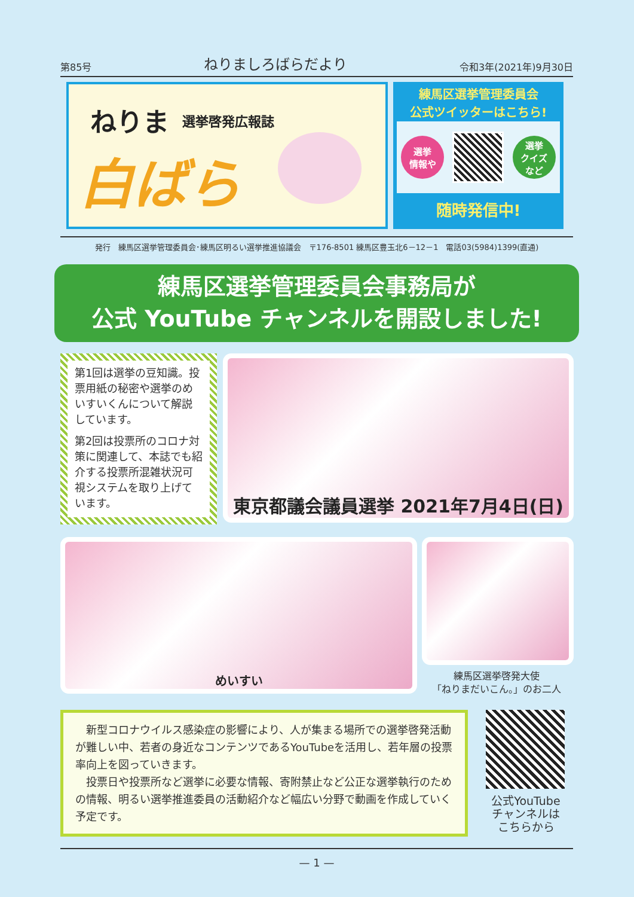第85号 ねりましろばらだより 令和3年(2021年)9月30日
ねりま 選挙啓発広報誌
白ばら
練馬区選挙管理委員会
公式ツイッターはこちら!
選挙
情報や
選挙
クイズ
など
随時発信中!
発行　練馬区選挙管理委員会･練馬区明るい選挙推進協議会　〒176-8501 練馬区豊玉北6－12－1　電話03(5984)1399(直通)
練馬区選挙管理委員会事務局が
公式 YouTube チャンネルを開設しました!
第1回は選挙の豆知識。投票用紙の秘密や選挙のめいすいくんについて解説しています。
第2回は投票所のコロナ対策に関連して、本誌でも紹介する投票所混雑状況可視システムを取り上げています。
東京都議会議員選挙 2021年7月4日(日)
めいすい
練馬区選挙啓発大使
「ねりまだいこん。」のお二人
新型コロナウイルス感染症の影響により、人が集まる場所での選挙啓発活動が難しい中、若者の身近なコンテンツであるYouTubeを活用し、若年層の投票率向上を図っていきます。
投票日や投票所など選挙に必要な情報、寄附禁止など公正な選挙執行のための情報、明るい選挙推進委員の活動紹介など幅広い分野で動画を作成していく予定です。
公式YouTube
チャンネルは
こちらから
— 1 —